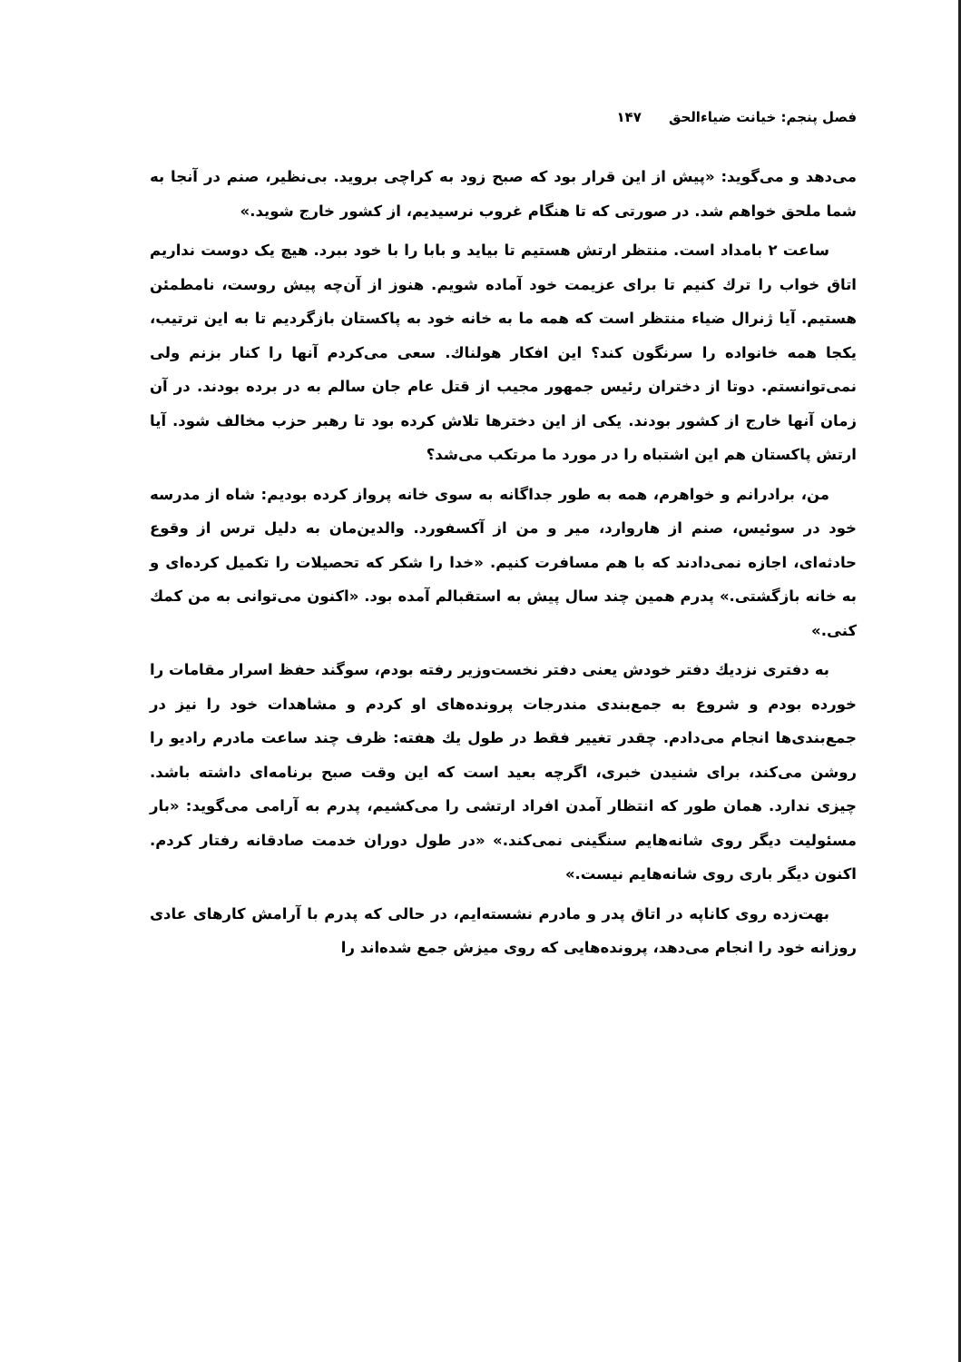فصل پنجم: خیانت ضیاءالحق ۱۴۷
می‌دهد و می‌گوید: «پیش از این قرار بود که صبح زود به کراچی بروید. بی‌نظیر، صنم در آنجا به شما ملحق خواهم شد. در صورتی که تا هنگام غروب نرسیدیم، از کشور خارج شوید.»
ساعت ۲ بامداد است. منتظر ارتش هستیم تا بیاید و بابا را با خود ببرد. هیچ یک دوست نداریم اتاق خواب را ترك كنیم تا برای عزیمت خود آماده شویم. هنوز از آن‌چه پیش روست، نامطمئن هستیم. آیا ژنرال ضیاء منتظر است که همه ما به خانه خود به پاکستان بازگردیم تا به این ترتیب، یکجا همه خانواده را سرنگون کند؟ این افکار هولناك. سعی می‌کردم آنها را کنار بزنم ولی نمی‌توانستم. دوتا از دختران رئیس جمهور مجیب از قتل عام جان سالم به در برده بودند. در آن زمان آنها خارج از کشور بودند. یکی از این دخترها تلاش کرده بود تا رهبر حزب مخالف شود. آیا ارتش پاکستان هم این اشتباه را در مورد ما مرتکب می‌شد؟
من، برادرانم و خواهرم، همه به طور جداگانه به سوی خانه پرواز کرده بودیم: شاه از مدرسه خود در سوئیس، صنم از هاروارد، میر و من از آکسفورد. والدین‌مان به دلیل ترس از وقوع حادثه‌ای، اجازه نمی‌دادند که با هم مسافرت کنیم. «خدا را شکر که تحصیلات را تکمیل کرده‌ای و به خانه بازگشتی.» پدرم همین چند سال پیش به استقبالم آمده بود. «اکنون می‌توانی به من کمك كنی.»
به دفتری نزدیك دفتر خودش یعنی دفتر نخست‌وزیر رفته بودم، سوگند حفظ اسرار مقامات را خورده بودم و شروع به جمع‌بندی مندرجات پرونده‌های او کردم و مشاهدات خود را نیز در جمع‌بندی‌ها انجام می‌دادم. چقدر تغییر فقط در طول یك هفته: ظرف چند ساعت مادرم رادیو را روشن می‌کند، برای شنیدن خبری، اگرچه بعید است که این وقت صبح برنامه‌ای داشته باشد. چیزی ندارد. همان طور که انتظار آمدن افراد ارتشی را می‌کشیم، پدرم به آرامی می‌گوید: «بار مسئولیت دیگر روی شانه‌هایم سنگینی نمی‌کند.» «در طول دوران خدمت صادقانه رفتار کردم. اکنون دیگر باری روی شانه‌هایم نیست.»
بهت‌زده روی کاناپه در اتاق پدر و مادرم نشسته‌ایم، در حالی که پدرم با آرامش کارهای عادی روزانه خود را انجام می‌دهد، پرونده‌هایی که روی میزش جمع شده‌اند را